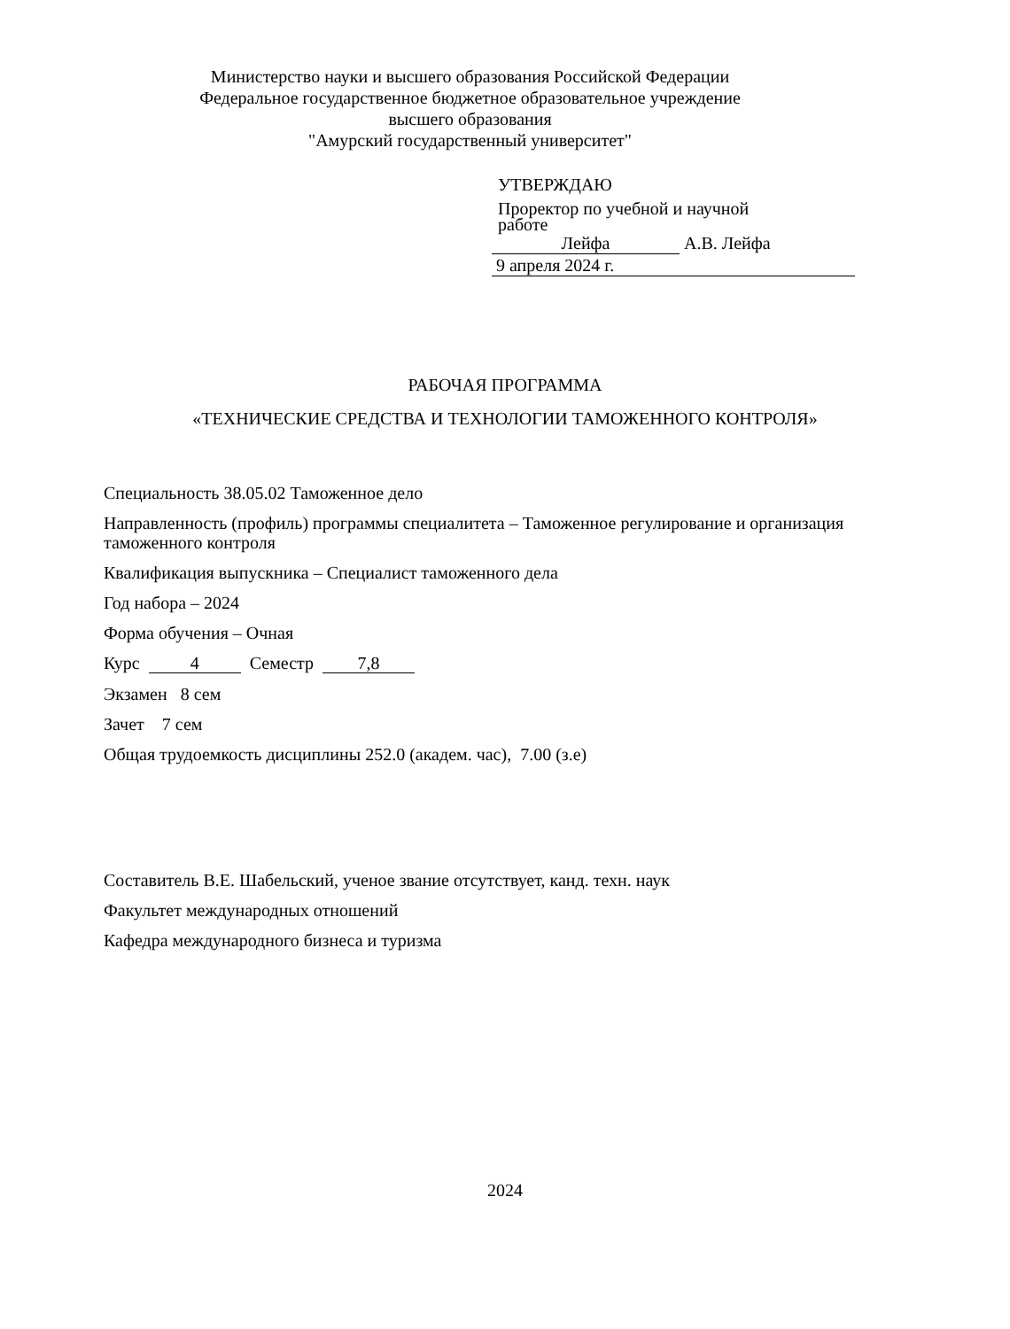Министерство науки и высшего образования Российской Федерации
Федеральное государственное бюджетное образовательное учреждение
высшего образования
"Амурский государственный университет"
УТВЕРЖДАЮ
Проректор по учебной и научной
работе
Лейфа А.В. Лейфа
9 апреля 2024 г.
РАБОЧАЯ ПРОГРАММА
«ТЕХНИЧЕСКИЕ СРЕДСТВА И ТЕХНОЛОГИИ ТАМОЖЕННОГО КОНТРОЛЯ»
Специальность 38.05.02 Таможенное дело
Направленность (профиль) программы специалитета – Таможенное регулирование и организация таможенного контроля
Квалификация выпускника – Специалист таможенного дела
Год набора – 2024
Форма обучения – Очная
Курс 4 Семестр 7,8
Экзамен 8 сем
Зачет 7 сем
Общая трудоемкость дисциплины 252.0 (академ. час), 7.00 (з.е)
Составитель В.Е. Шабельский, ученое звание отсутствует, канд. техн. наук
Факультет международных отношений
Кафедра международного бизнеса и туризма
2024